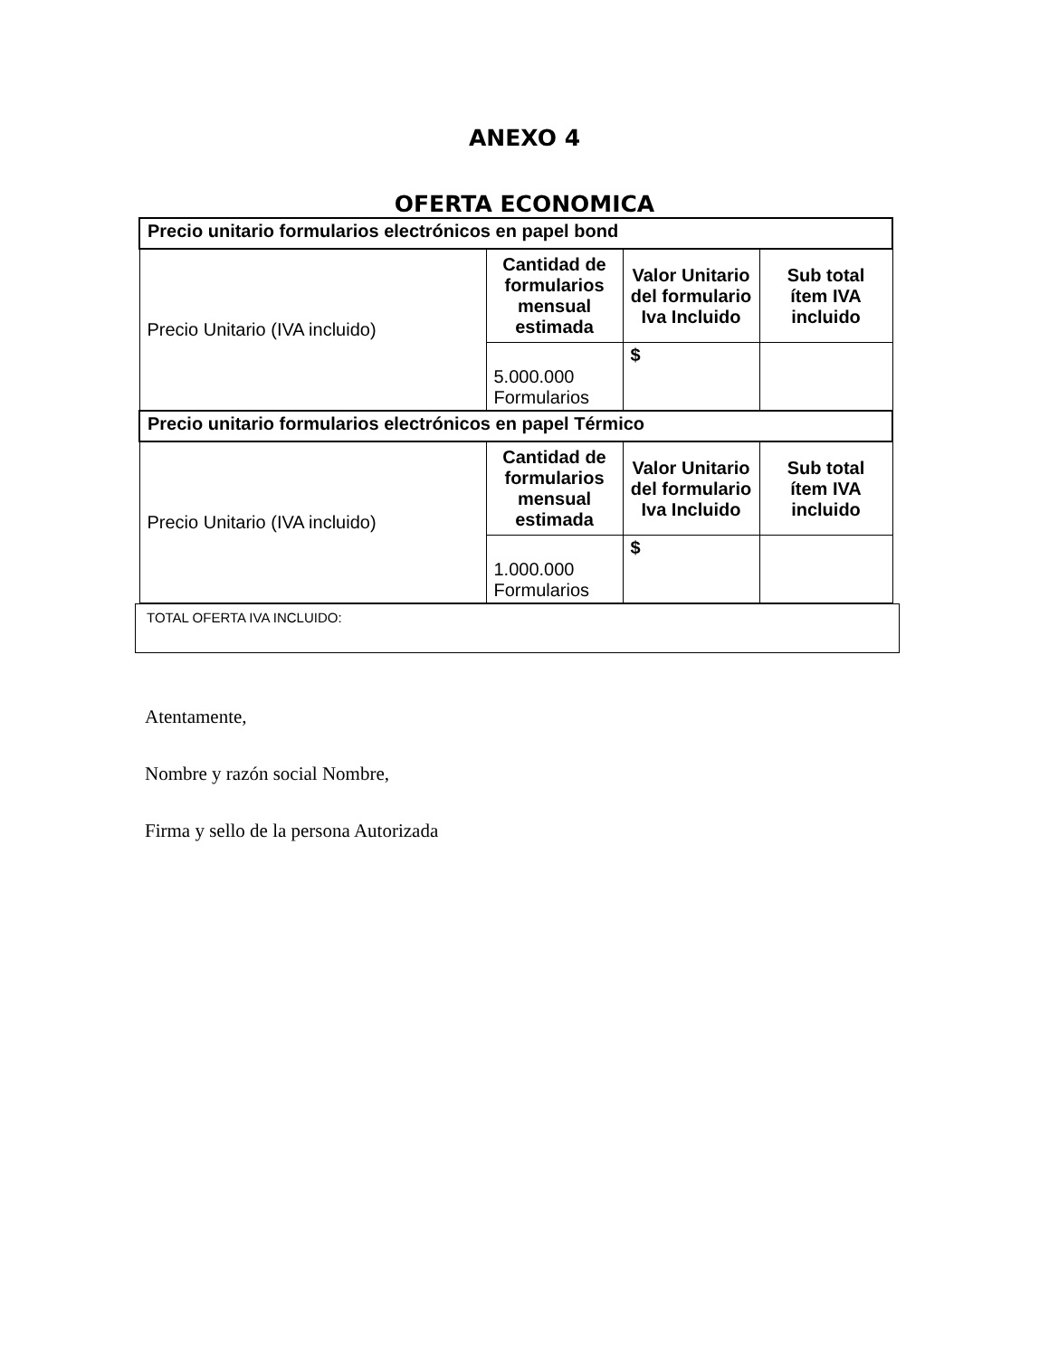ANEXO 4
OFERTA ECONOMICA
| Precio unitario formularios electrónicos en papel bond | | | |
| Precio Unitario (IVA incluido) | Cantidad de formularios mensual estimada | Valor Unitario del formulario Iva Incluido | Sub total ítem IVA incluido |
| | 5.000.000 Formularios | $ | |
| Precio unitario formularios electrónicos en papel Térmico | | | |
| Precio Unitario (IVA incluido) | Cantidad de formularios mensual estimada | Valor Unitario del formulario Iva Incluido | Sub total ítem IVA incluido |
| | 1.000.000 Formularios | $ | |
TOTAL OFERTA IVA INCLUIDO:
Atentamente,
Nombre y razón social Nombre,
Firma y sello de la persona Autorizada